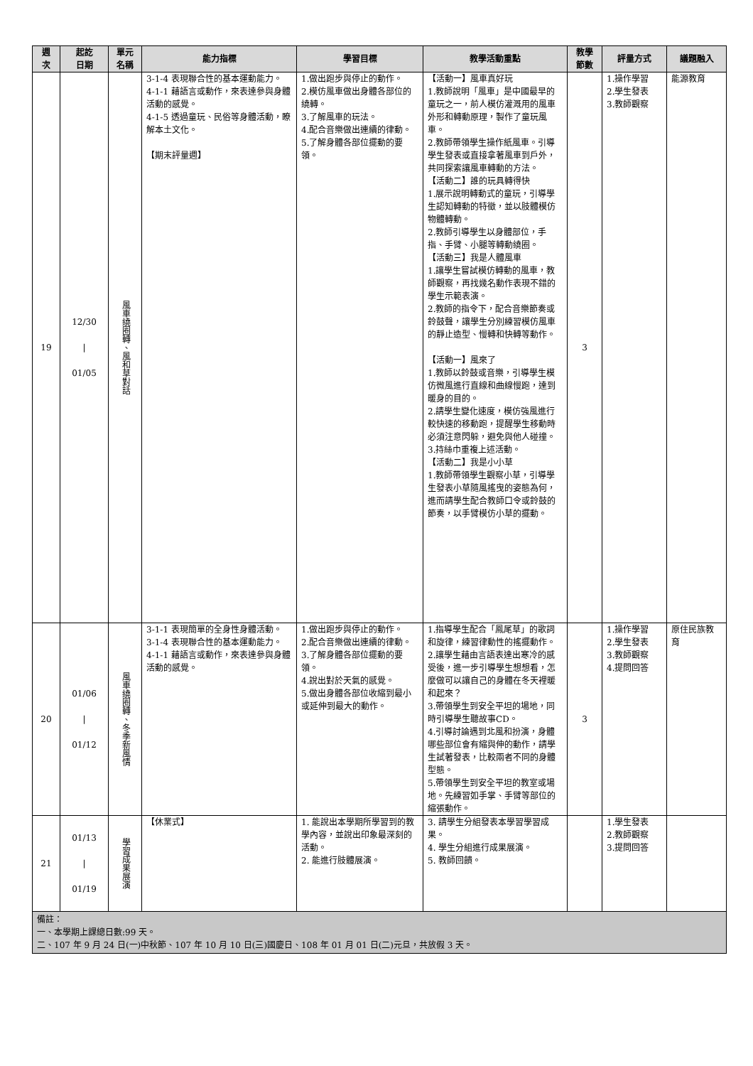| 週 次 | 起訖 日期 | 單元 名稱 | 能力指標 | 學習目標 | 教學活動重點 | 教學 節數 | 評量方式 | 議題融入 |
| --- | --- | --- | --- | --- | --- | --- | --- | --- |
| 19 | 12/30 / 01/05 | 風車繞圈轉、風和草對話 | 3-1-4 表現聯合性的基本運動能力。 4-1-1 藉語言或動作，來表達參與身體活動的感覺。 4-1-5 透過童玩、民俗等身體活動，瞭解本土文化。 【期末評量週】 | 1.做出跑步與停止的動作。 2.模仿風車做出身體各部位的繞轉。 3.了解風車的玩法。 4.配合音樂做出連續的律動。 5.了解身體各部位擺動的要領。 | 【活動一】風車真好玩 1.教師說明「風車」是中國最早的童玩之一，前人模仿灌溉用的風車外形和轉動原理，製作了童玩風車。 2.教師帶領學生操作紙風車。引導學生發表或直接拿著風車到戶外，共同探索讓風車轉動的方法。 【活動二】誰的玩具轉得快 1.展示說明轉動式的童玩，引導學生認知轉動的特徵，並以肢體模仿物體轉動。 2.教師引導學生以身體部位，手指、手臂、小腿等轉動繞圈。 【活動三】我是人體風車 1.讓學生嘗試模仿轉動的風車，教師觀察，再找幾名動作表現不錯的學生示範表演。 2.教師的指令下，配合音樂節奏或鈴鼓聲，讓學生分別練習模仿風車的靜止造型、慢轉和快轉等動作。 【活動一】風來了 1.教師以鈴鼓或音樂，引導學生模仿微風進行直線和曲線慢跑，達到暖身的目的。 2.請學生變化速度，模仿強風進行較快速的移動跑，提醒學生移動時必須注意閃躲，避免與他人碰撞。 3.持絲巾重複上述活動。 【活動二】我是小小草 1.教師帶領學生觀察小草，引導學生發表小草隨風搖曳的姿態為何，進而請學生配合教師口令或鈴鼓的節奏，以手臂模仿小草的擺動。 | 3 | 1.操作學習 2.學生發表 3.教師觀察 | 能源教育 |
| 20 | 01/06 / 01/12 | 風車繞圈轉、冬季新風情 | 3-1-1 表現簡單的全身性身體活動。 3-1-4 表現聯合性的基本運動能力。 4-1-1 藉語言或動作，來表達參與身體活動的感覺。 | 1.做出跑步與停止的動作。 2.配合音樂做出連續的律動。 3.了解身體各部位擺動的要領。 4.說出對於天氣的感覺。 5.做出身體各部位收縮到最小或延伸到最大的動作。 | 1.指導學生配合「鳳尾草」的歌詞和旋律，練習律動性的搖擺動作。 2.讓學生藉由言語表達出寒冷的感受後，進一步引導學生想想看，怎麼做可以讓自己的身體在冬天裡暖和起來？ 3.帶領學生到安全平坦的場地，同時引導學生聽故事CD。 4.引導討論遇到北風和扮演，身體哪些部位會有縮與伸的動作，請學生試著發表，比較兩者不同的身體型態。 5.帶領學生到安全平坦的教室或場地。先練習如手掌、手臂等部位的縮張動作。 | 3 | 1.操作學習 2.學生發表 3.教師觀察 4.提問回答 | 原住民族教育 |
| 21 | 01/13 / 01/19 | 學習成果展演 | 【休業式】 | 1. 能說出本學期所學習到的教學內容，並說出印象最深刻的活動。 2. 能進行肢體展演。 | 3. 請學生分組發表本學習學習成果。 4. 學生分組進行成果展演。 5. 教師回饋。 | | 1.學生發表 2.教師觀察 3.提問回答 | |
| 備註： 一、本學期上課總日數:99 天。 二、107 年 9 月 24 日(一)中秋節、107 年 10 月 10 日(三)國慶日、108 年 01 月 01 日(二)元旦，共放假 3 天。 | | | | | | | | |